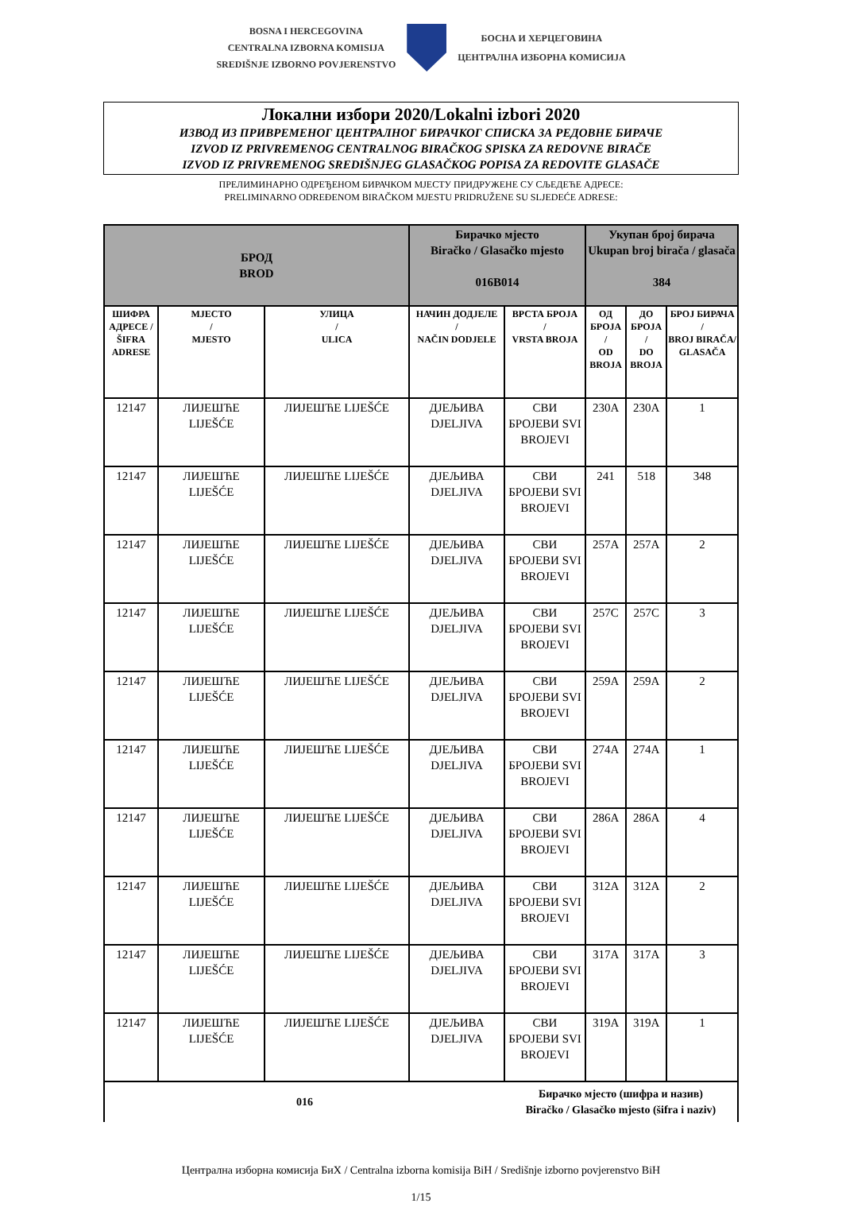BOSNA I HERCEGOVINA
CENTRALNA IZBORNA KOMISIJA
SREDIŠNJE IZBORNO POVJERENSTVO
БОСНА И ХЕРЦЕГОВИНА
ЦЕНТРАЛНА ИЗБОРНА КОМИСИЈА
Локални избори 2020/Lokalni izbori 2020
ИЗВОД ИЗ ПРИВРЕМЕНОГ ЦЕНТРАЛНОГ БИРАЧКОГ СПИСКА ЗА РЕДОВНЕ БИРАЧЕ
IZVOD IZ PRIVREMENOG CENTRALNOG BIRAČKOG SPISKA ZA REDOVNE BIRAČE
IZVOD IZ PRIVREMENOG SREDIŠNJEG GLASAČKOG POPISA ZA REDOVITE GLASAČE
ПРЕЛИМИНАРНО ОДРЕЂЕНОМ БИРАЧКОМ МЈЕСТУ ПРИДРУЖЕНЕ СУ СЉЕДЕЋЕ АДРЕСЕ:
PRELIMINARNO ODREĐENOM BIRAČKOM MJESTU PRIDRUŽENE SU SLJEDEĆE ADRESE:
| БРОД BROD | | | Бирачко мјесто Biračko / Glasačko mjesto 016B014 | | Укупан број бирача Ukupan broj birača / glasača 384 | | |
| ШИФРА АДРЕСЕ / ŠIFRA ADRESE | МЈЕСТО / MJESTO | УЛИЦА / ULICA | НАЧИН ДОДЈЕЛЕ / NAČIN DODJELE | ВРСТА БРОЈА / VRSTA BROJA | ОД БРОЈА / OD BROJA | ДО БРОЈА / DO BROJA | БРОЈ БИРАЧА / BROJ BIRAČA/ GLASAČA |
| 12147 | ЛИЈЕШЋЕ LIJEŠĆE | ЛИЈЕШЋЕ LIJEŠĆE | ДЈЕЉИВА DJELJIVA | СВИ БРОЈЕВИ SVI BROJEVI | 230A | 230A | 1 |
| 12147 | ЛИЈЕШЋЕ LIJEŠĆE | ЛИЈЕШЋЕ LIJEŠĆE | ДЈЕЉИВА DJELJIVA | СВИ БРОЈЕВИ SVI BROJEVI | 241 | 518 | 348 |
| 12147 | ЛИЈЕШЋЕ LIJEŠĆE | ЛИЈЕШЋЕ LIJEŠĆE | ДЈЕЉИВА DJELJIVA | СВИ БРОЈЕВИ SVI BROJEVI | 257A | 257A | 2 |
| 12147 | ЛИЈЕШЋЕ LIJEŠĆE | ЛИЈЕШЋЕ LIJEŠĆE | ДЈЕЉИВА DJELJIVA | СВИ БРОЈЕВИ SVI BROJEVI | 257C | 257C | 3 |
| 12147 | ЛИЈЕШЋЕ LIJEŠĆE | ЛИЈЕШЋЕ LIJEŠĆE | ДЈЕЉИВА DJELJIVA | СВИ БРОЈЕВИ SVI BROJEVI | 259A | 259A | 2 |
| 12147 | ЛИЈЕШЋЕ LIJEŠĆE | ЛИЈЕШЋЕ LIJEŠĆE | ДЈЕЉИВА DJELJIVA | СВИ БРОЈЕВИ SVI BROJEVI | 274A | 274A | 1 |
| 12147 | ЛИЈЕШЋЕ LIJEŠĆE | ЛИЈЕШЋЕ LIJEŠĆE | ДЈЕЉИВА DJELJIVA | СВИ БРОЈЕВИ SVI BROJEVI | 286A | 286A | 4 |
| 12147 | ЛИЈЕШЋЕ LIJEŠĆE | ЛИЈЕШЋЕ LIJEŠĆE | ДЈЕЉИВА DJELJIVA | СВИ БРОЈЕВИ SVI BROJEVI | 312A | 312A | 2 |
| 12147 | ЛИЈЕШЋЕ LIJEŠĆE | ЛИЈЕШЋЕ LIJEŠĆE | ДЈЕЉИВА DJELJIVA | СВИ БРОЈЕВИ SVI BROJEVI | 317A | 317A | 3 |
| 12147 | ЛИЈЕШЋЕ LIJEŠĆE | ЛИЈЕШЋЕ LIJEŠĆE | ДЈЕЉИВА DJELJIVA | СВИ БРОЈЕВИ SVI BROJEVI | 319A | 319A | 1 |
| 016 | | | | Бирачко мјесто (шифра и назив) Biračko / Glasačko mjesto (šifra i naziv) | | | |
Централна изборна комисија БиХ / Centralna izborna komisija BiH / Središnje izborno povjerenstvo BiH
1/15